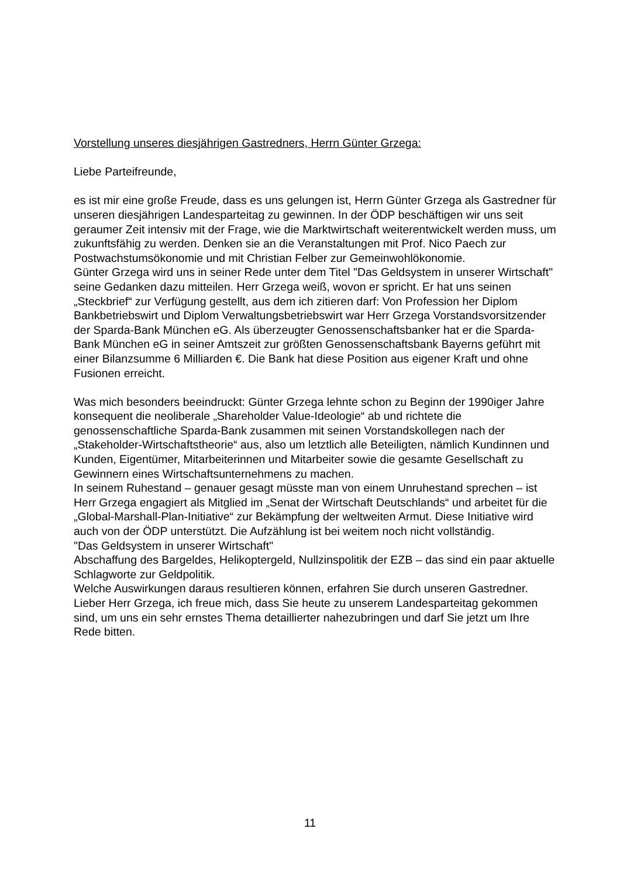Vorstellung unseres diesjährigen Gastredners, Herrn Günter Grzega:
Liebe Parteifreunde,
es ist mir eine große Freude, dass es uns gelungen ist, Herrn Günter Grzega als Gastredner für unseren diesjährigen Landesparteitag zu gewinnen. In der ÖDP beschäftigen wir uns seit geraumer Zeit intensiv mit der Frage, wie die Marktwirtschaft weiterentwickelt werden muss, um zukunftsfähig zu werden. Denken sie an die Veranstaltungen mit Prof. Nico Paech zur Postwachstumsökonomie und mit Christian Felber zur Gemeinwohlökonomie.
Günter Grzega wird uns in seiner Rede unter dem Titel "Das Geldsystem in unserer Wirtschaft" seine Gedanken dazu mitteilen. Herr Grzega weiß, wovon er spricht. Er hat uns seinen „Steckbrief“ zur Verfügung gestellt, aus dem ich zitieren darf: Von Profession her Diplom Bankbetriebswirt und Diplom Verwaltungsbetriebswirt war Herr Grzega Vorstandsvorsitzender der Sparda-Bank München eG. Als überzeugter Genossenschaftsbanker hat er die Sparda-Bank München eG in seiner Amtszeit zur größten Genossenschaftsbank Bayerns geführt mit einer Bilanzsumme 6 Milliarden €. Die Bank hat diese Position aus eigener Kraft und ohne Fusionen erreicht.
Was mich besonders beeindruckt: Günter Grzega lehnte schon zu Beginn der 1990iger Jahre konsequent die neoliberale „Shareholder Value-Ideologie“ ab und richtete die genossenschaftliche Sparda-Bank zusammen mit seinen Vorstandskollegen nach der „Stakeholder-Wirtschaftstheorie“ aus, also um letztlich alle Beteiligten, nämlich Kundinnen und Kunden, Eigentümer, Mitarbeiterinnen und Mitarbeiter sowie die gesamte Gesellschaft zu Gewinnern eines Wirtschaftsunternehmens zu machen.
In seinem Ruhestand – genauer gesagt müsste man von einem Unruhestand sprechen – ist Herr Grzega engagiert als Mitglied im „Senat der Wirtschaft Deutschlands“ und arbeitet für die „Global-Marshall-Plan-Initiative“ zur Bekämpfung der weltweiten Armut. Diese Initiative wird auch von der ÖDP unterstützt. Die Aufzählung ist bei weitem noch nicht vollständig.
"Das Geldsystem in unserer Wirtschaft"
Abschaffung des Bargeldes, Helikoptergeld, Nullzinspolitik der EZB – das sind ein paar aktuelle Schlagworte zur Geldpolitik.
Welche Auswirkungen daraus resultieren können, erfahren Sie durch unseren Gastredner.
Lieber Herr Grzega, ich freue mich, dass Sie heute zu unserem Landesparteitag gekommen sind, um uns ein sehr ernstes Thema detaillierter nahezubringen und darf Sie jetzt um Ihre Rede bitten.
11